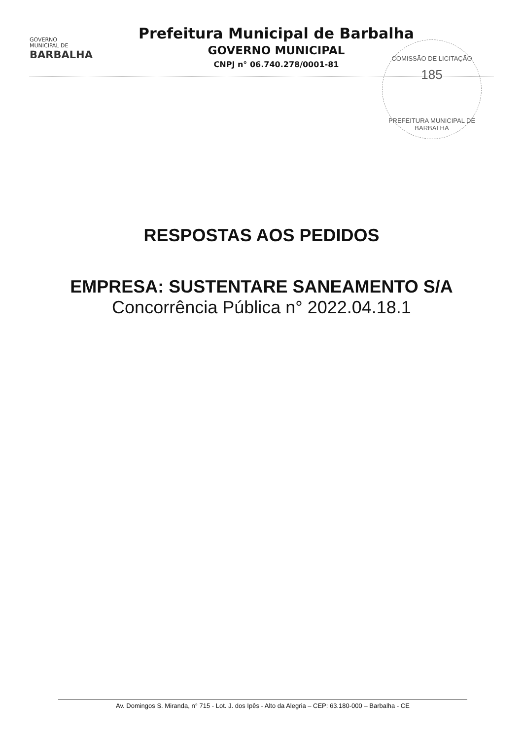GOVERNO
MUNICIPAL DE
BARBALHA
Prefeitura Municipal de Barbalha
GOVERNO MUNICIPAL
CNPJ n° 06.740.278/0001-81
COMISSÃO DE LICITAÇÃO
185
PREFEITURA MUNICIPAL DE BARBALHA
RESPOSTAS AOS PEDIDOS
EMPRESA: SUSTENTARE SANEAMENTO S/A
Concorrência Pública n° 2022.04.18.1
Av. Domingos S. Miranda, n° 715 - Lot. J. dos Ipês - Alto da Alegria – CEP: 63.180-000 – Barbalha - CE